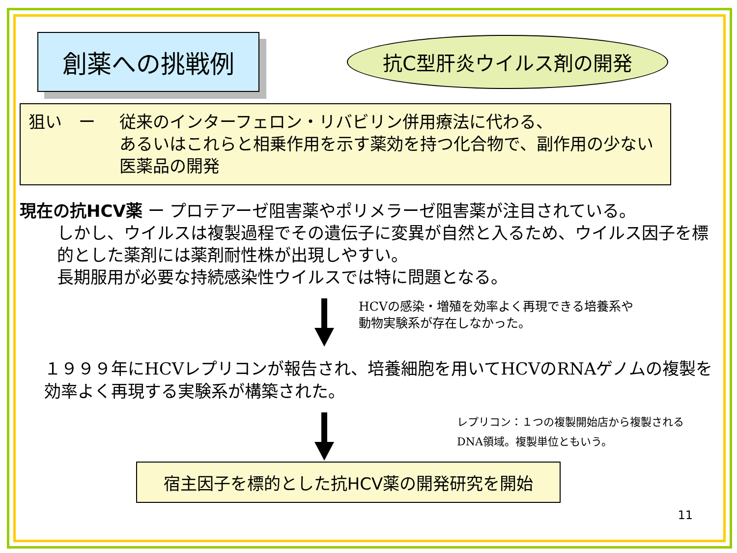創薬への挑戦例
抗C型肝炎ウイルス剤の開発
狙い　ー 従来のインターフェロン・リバビリン併用療法に代わる、
あるいはこれらと相乗作用を示す薬効を持つ化合物で、副作用の少ない医薬品の開発
現在の抗HCV薬 ー プロテアーゼ阻害薬やポリメラーゼ阻害薬が注目されている。
しかし、ウイルスは複製過程でその遺伝子に変異が自然と入るため、ウイルス因子を標的とした薬剤には薬剤耐性株が出現しやすい。
長期服用が必要な持続感染性ウイルスでは特に問題となる。
HCVの感染・増殖を効率よく再現できる培養系や
動物実験系が存在しなかった。
１９９９年にHCVレプリコンが報告され、培養細胞を用いてHCVのRNAゲノムの複製を効率よく再現する実験系が構築された。
レプリコン：１つの複製開始店から複製される
DNA領域。複製単位ともいう。
宿主因子を標的とした抗HCV薬の開発研究を開始
11